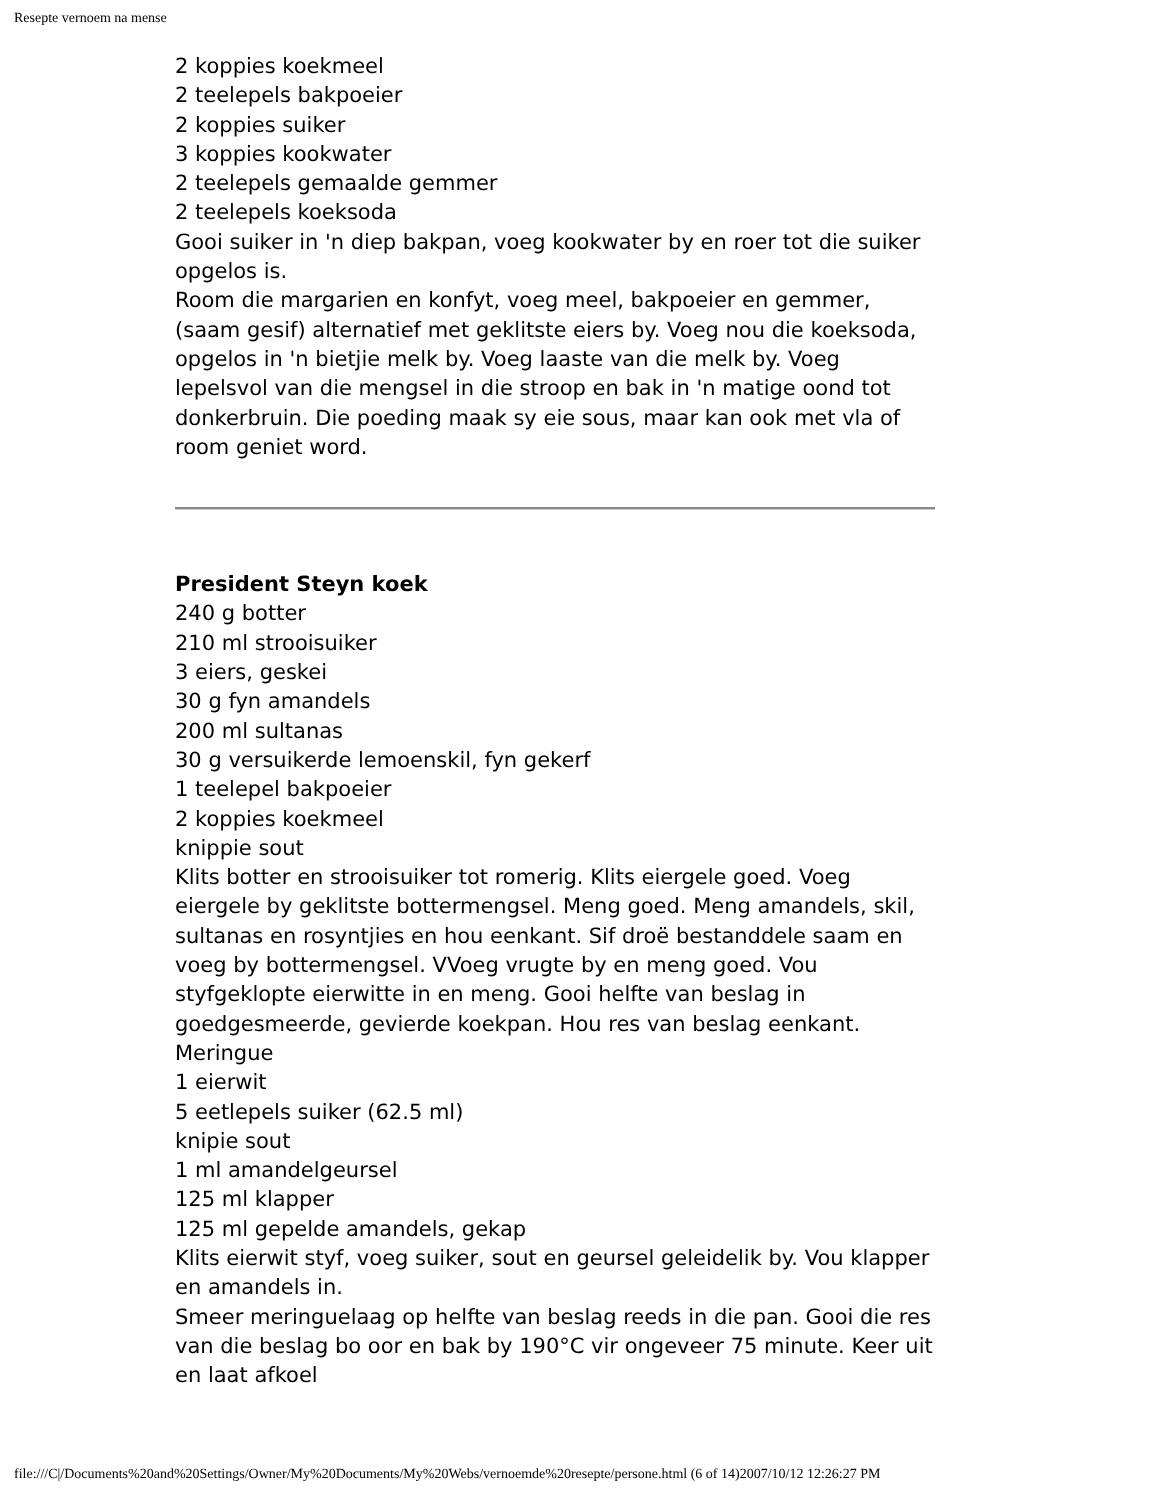Resepte vernoem na mense
2 koppies koekmeel
2 teelepels bakpoeier
2 koppies suiker
3 koppies kookwater
2 teelepels gemaalde gemmer
2 teelepels koeksoda
Gooi suiker in 'n diep bakpan, voeg kookwater by en roer tot die suiker opgelos is.
Room die margarien en konfyt, voeg meel, bakpoeier en gemmer, (saam gesif) alternatief met geklitste eiers by. Voeg nou die koeksoda, opgelos in 'n bietjie melk by. Voeg laaste van die melk by. Voeg lepelsvol van die mengsel in die stroop en bak in 'n matige oond tot donkerbruin. Die poeding maak sy eie sous, maar kan ook met vla of room geniet word.
President Steyn koek
240 g botter
210 ml strooisuiker
3 eiers, geskei
30 g fyn amandels
200 ml sultanas
30 g versuikerde lemoenskil, fyn gekerf
1 teelepel bakpoeier
2 koppies koekmeel
knippie sout
Klits botter en strooisuiker tot romerig. Klits eiergele goed. Voeg eiergele by geklitste bottermengsel. Meng goed. Meng amandels, skil, sultanas en rosyntjies en hou eenkant. Sif droë bestanddele saam en voeg by bottermengsel. VVoeg vrugte by en meng goed. Vou styfgeklopte eierwitte in en meng. Gooi helfte van beslag in goedgesmeerde, gevierde koekpan. Hou res van beslag eenkant.
Meringue
1 eierwit
5 eetlepels suiker (62.5 ml)
knipie sout
1 ml amandelgeursel
125 ml klapper
125 ml gepelde amandels, gekap
Klits eierwit styf, voeg suiker, sout en geursel geleidelik by. Vou klapper en amandels in.
Smeer meringuelaag op helfte van beslag reeds in die pan. Gooi die res van die beslag bo oor en bak by 190°C vir ongeveer 75 minute. Keer uit en laat afkoel
file:///C|/Documents%20and%20Settings/Owner/My%20Documents/My%20Webs/vernoemde%20resepte/persone.html (6 of 14)2007/10/12 12:26:27 PM